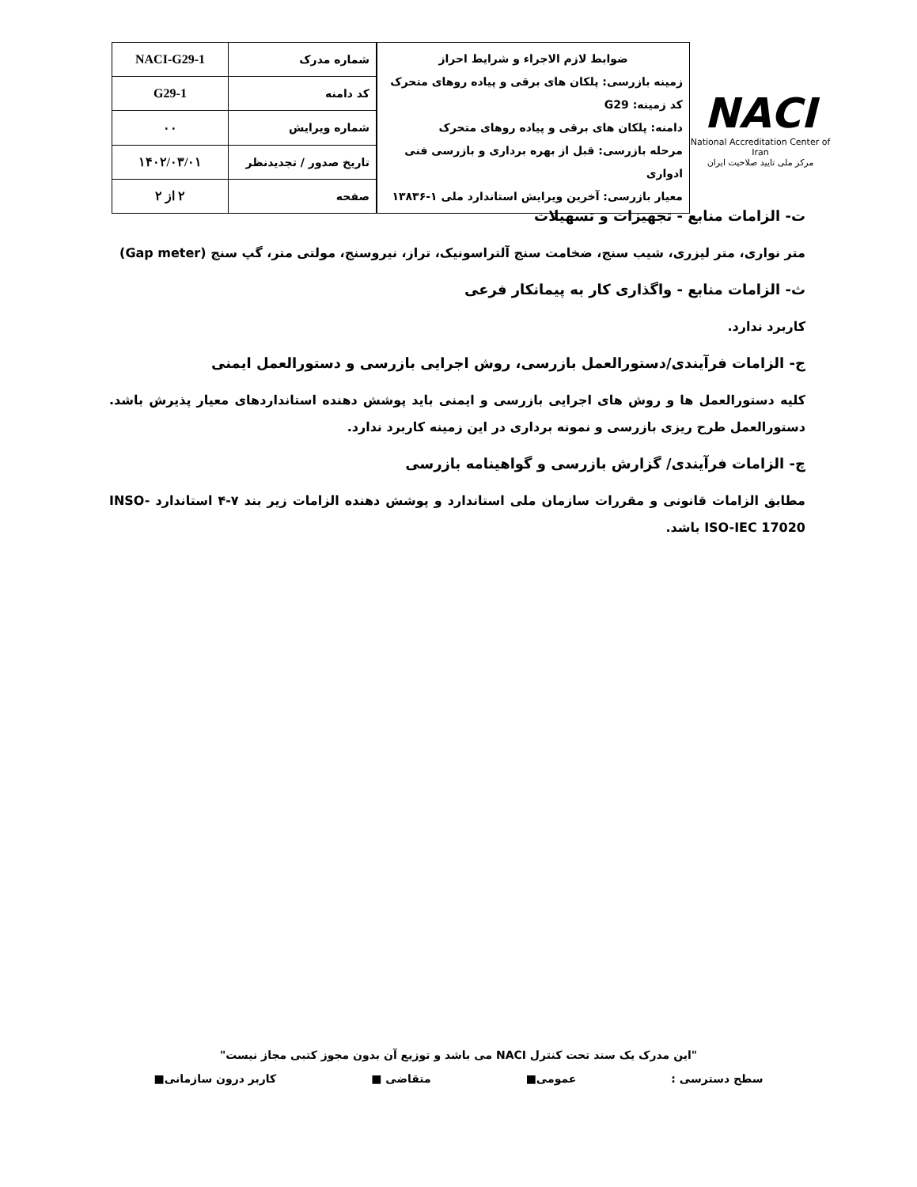NACI
National Accreditation Center of Iran
مرکز ملی تایید صلاحیت ایران
ضوابط لازم الاجراء و شرایط احراز
زمینه بازرسی: پلکان های برقی و پیاده روهای متحرک
کد زمینه: G29
دامنه: پلکان های برقی و پیاده روهای متحرک
مرحله بازرسی: قبل از بهره برداری و بازرسی فنی ادواری
معیار بازرسی: آخرین ویرایش استاندارد ملی ۱-۱۳۸۳۶
| شماره مدرک | NACI-G29-1 |
| کد دامنه | G29-1 |
| شماره ویرایش | ۰۰ |
| تاریخ صدور / تجدیدنظر | ۱۴۰۲/۰۳/۰۱ |
| صفحه | ۲ از ۲ |
ت- الزامات منابع - تجهیزات و تسهیلات
متر نواری، متر لیزری، شیب سنج، ضخامت سنج آلتراسونیک، تراز، نیروسنج، مولتی متر، گپ سنج (Gap meter)
ث- الزامات منابع - واگذاری کار به پیمانکار فرعی
کاربرد ندارد.
ج- الزامات فرآیندی/دستورالعمل بازرسی، روش اجرایی بازرسی و دستورالعمل ایمنی
کلیه دستورالعمل ها و روش های اجرایی بازرسی و ایمنی باید پوشش دهنده استانداردهای معیار پذیرش باشد. دستورالعمل طرح ریزی بازرسی و نمونه برداری در این زمینه کاربرد ندارد.
چ- الزامات فرآیندی/ گزارش بازرسی و گواهینامه بازرسی
مطابق الزامات قانونی و مقررات سازمان ملی استاندارد و پوشش دهنده الزامات زیر بند ۷-۴ استاندارد INSO-ISO-IEC 17020 باشد.
"این مدرک یک سند تحت کنترل NACI می باشد و توزیع آن بدون مجوز کتبی مجاز نیست"
سطح دسترسی : عمومی■ متقاضی ■ کاربر درون سازمانی■